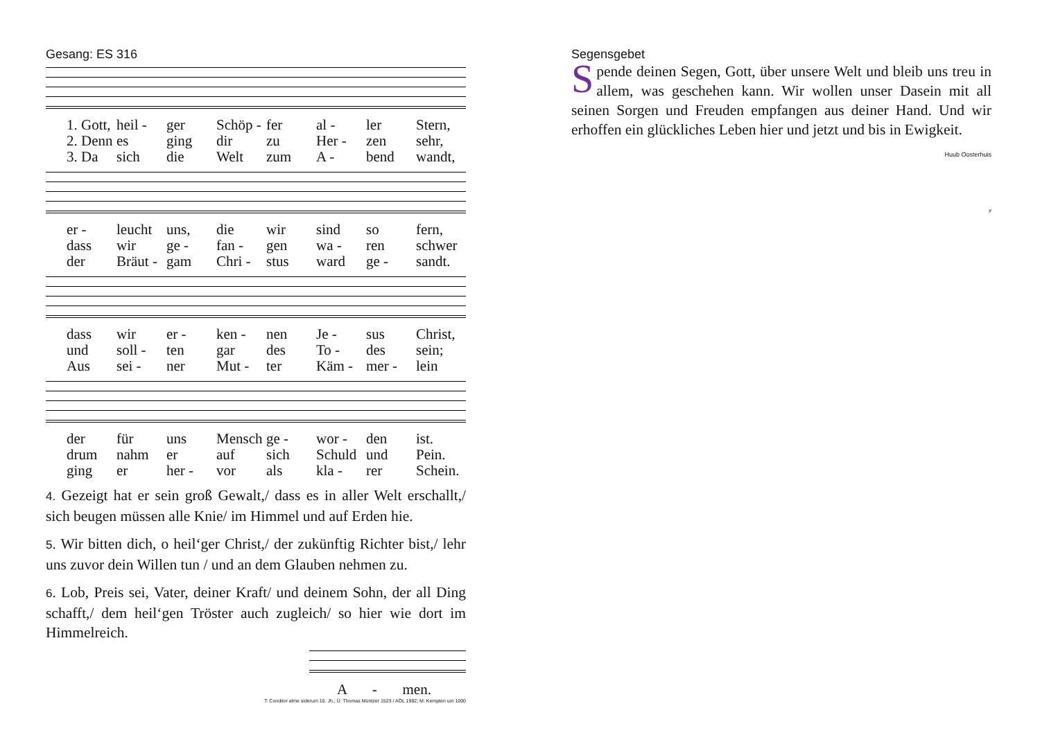Gesang: ES 316
1. Gott, heil - ger Schöp - fer al - ler Stern, 2. Denn es ging dir zu Her - zen sehr, 3. Da sich die Welt zum A - bend wandt,
er - leucht uns, die wir sind so fern, dass wir ge - fan - gen wa - ren schwer der Bräut - gam Chri - stus ward ge - sandt.
dass wir er - ken - nen Je - sus Christ, und soll - ten gar des To - des sein; Aus sei - ner Mut - ter Käm - mer - lein
der für uns Mensch ge - wor - den ist. drum nahm er auf sich Schuld und Pein. ging er her - vor als kla - rer Schein.
4. Gezeigt hat er sein groß Gewalt,/ dass es in aller Welt erschallt,/ sich beugen müssen alle Knie/ im Himmel und auf Erden hie.
5. Wir bitten dich, o heil‘ger Christ,/ der zukünftig Richter bist,/ lehr uns zuvor dein Willen tun / und an dem Glauben nehmen zu.
6. Lob, Preis sei, Vater, deiner Kraft/ und deinem Sohn, der all Ding schafft,/ dem heil‘gen Tröster auch zugleich/ so hier wie dort im Himmelreich.
A - men.
T: Conditor alme siderum 10. Jh.; Ü: Thomas Müntzer 1523 / AÖL 1982; M: Kempten um 1000
Segensgebet
Spende deinen Segen, Gott, über unsere Welt und bleib uns treu in allem, was geschehen kann. Wir wollen unser Dasein mit all seinen Sorgen und Freuden empfangen aus deiner Hand. Und wir erhoffen ein glückliches Leben hier und jetzt und bis in Ewigkeit. Huub Oosterhuis
#